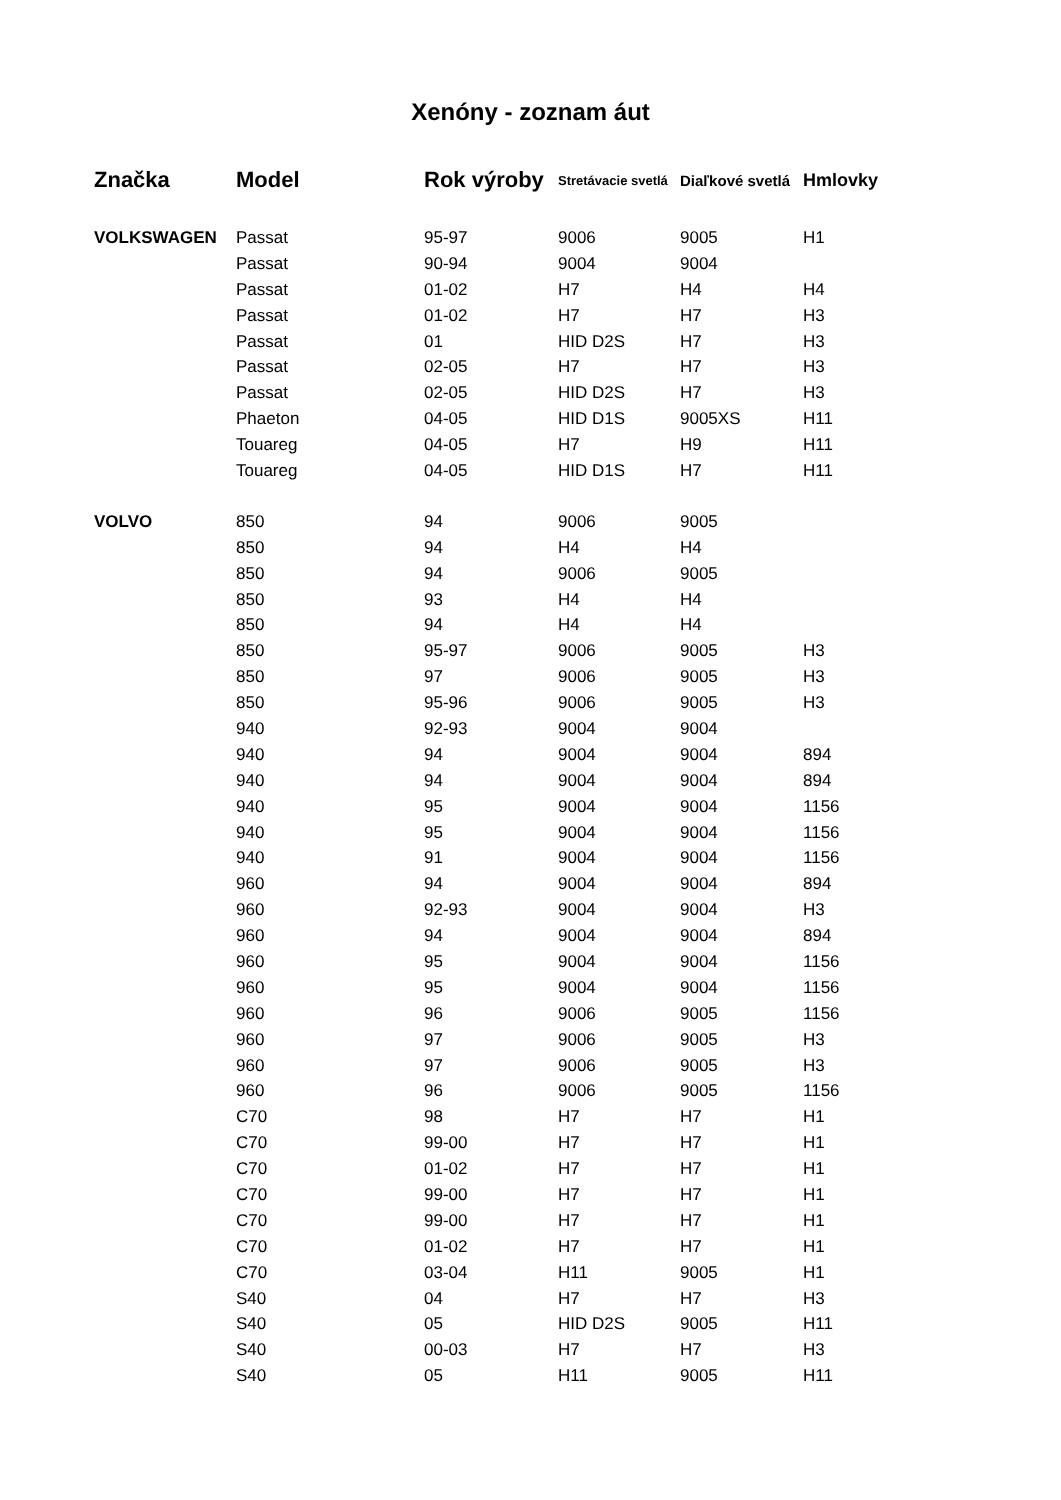Xenóny - zoznam áut
| Značka | Model | Rok výroby | Stretávacie svetlá | Diaľkové svetlá | Hmlovky |
| --- | --- | --- | --- | --- | --- |
| VOLKSWAGEN | Passat | 95-97 | 9006 | 9005 | H1 |
| | Passat | 90-94 | 9004 | 9004 | |
| | Passat | 01-02 | H7 | H4 | H4 |
| | Passat | 01-02 | H7 | H7 | H3 |
| | Passat | 01 | HID D2S | H7 | H3 |
| | Passat | 02-05 | H7 | H7 | H3 |
| | Passat | 02-05 | HID D2S | H7 | H3 |
| | Phaeton | 04-05 | HID D1S | 9005XS | H11 |
| | Touareg | 04-05 | H7 | H9 | H11 |
| | Touareg | 04-05 | HID D1S | H7 | H11 |
| VOLVO | 850 | 94 | 9006 | 9005 | |
| | 850 | 94 | H4 | H4 | |
| | 850 | 94 | 9006 | 9005 | |
| | 850 | 93 | H4 | H4 | |
| | 850 | 94 | H4 | H4 | |
| | 850 | 95-97 | 9006 | 9005 | H3 |
| | 850 | 97 | 9006 | 9005 | H3 |
| | 850 | 95-96 | 9006 | 9005 | H3 |
| | 940 | 92-93 | 9004 | 9004 | |
| | 940 | 94 | 9004 | 9004 | 894 |
| | 940 | 94 | 9004 | 9004 | 894 |
| | 940 | 95 | 9004 | 9004 | 1156 |
| | 940 | 95 | 9004 | 9004 | 1156 |
| | 940 | 91 | 9004 | 9004 | 1156 |
| | 960 | 94 | 9004 | 9004 | 894 |
| | 960 | 92-93 | 9004 | 9004 | H3 |
| | 960 | 94 | 9004 | 9004 | 894 |
| | 960 | 95 | 9004 | 9004 | 1156 |
| | 960 | 95 | 9004 | 9004 | 1156 |
| | 960 | 96 | 9006 | 9005 | 1156 |
| | 960 | 97 | 9006 | 9005 | H3 |
| | 960 | 97 | 9006 | 9005 | H3 |
| | 960 | 96 | 9006 | 9005 | 1156 |
| | C70 | 98 | H7 | H7 | H1 |
| | C70 | 99-00 | H7 | H7 | H1 |
| | C70 | 01-02 | H7 | H7 | H1 |
| | C70 | 99-00 | H7 | H7 | H1 |
| | C70 | 99-00 | H7 | H7 | H1 |
| | C70 | 01-02 | H7 | H7 | H1 |
| | C70 | 03-04 | H11 | 9005 | H1 |
| | S40 | 04 | H7 | H7 | H3 |
| | S40 | 05 | HID D2S | 9005 | H11 |
| | S40 | 00-03 | H7 | H7 | H3 |
| | S40 | 05 | H11 | 9005 | H11 |